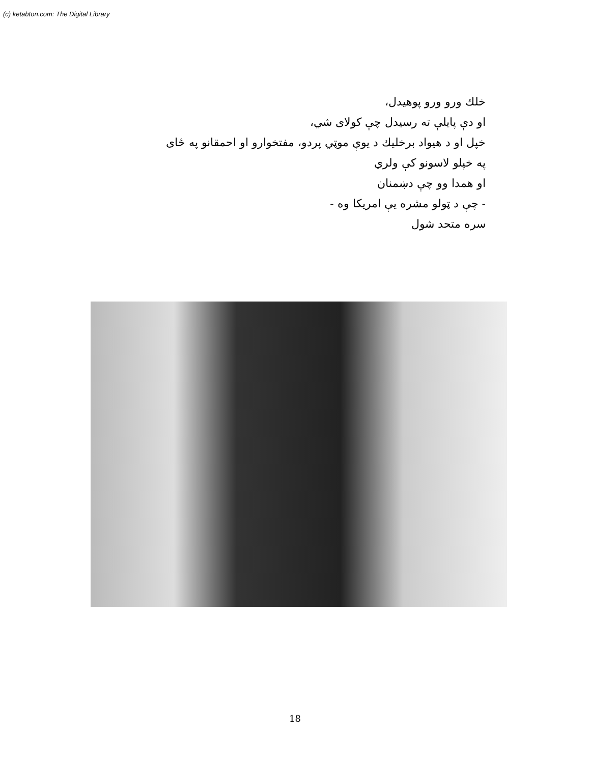(c) ketabton.com: The Digital Library
خلك ورو ورو پوهيدل،
او دې پايلې ته رسيدل چې كولاى شي،
خپل او د هيواد برخليك د يوې موټي پردو، مفتخوارو او احمقانو په ځاى
په خپلو لاسونو كې ولري
او همدا وو چې دښمنان
- چې د ټولو مشره يې امريكا وه -
سره متحد شول
18